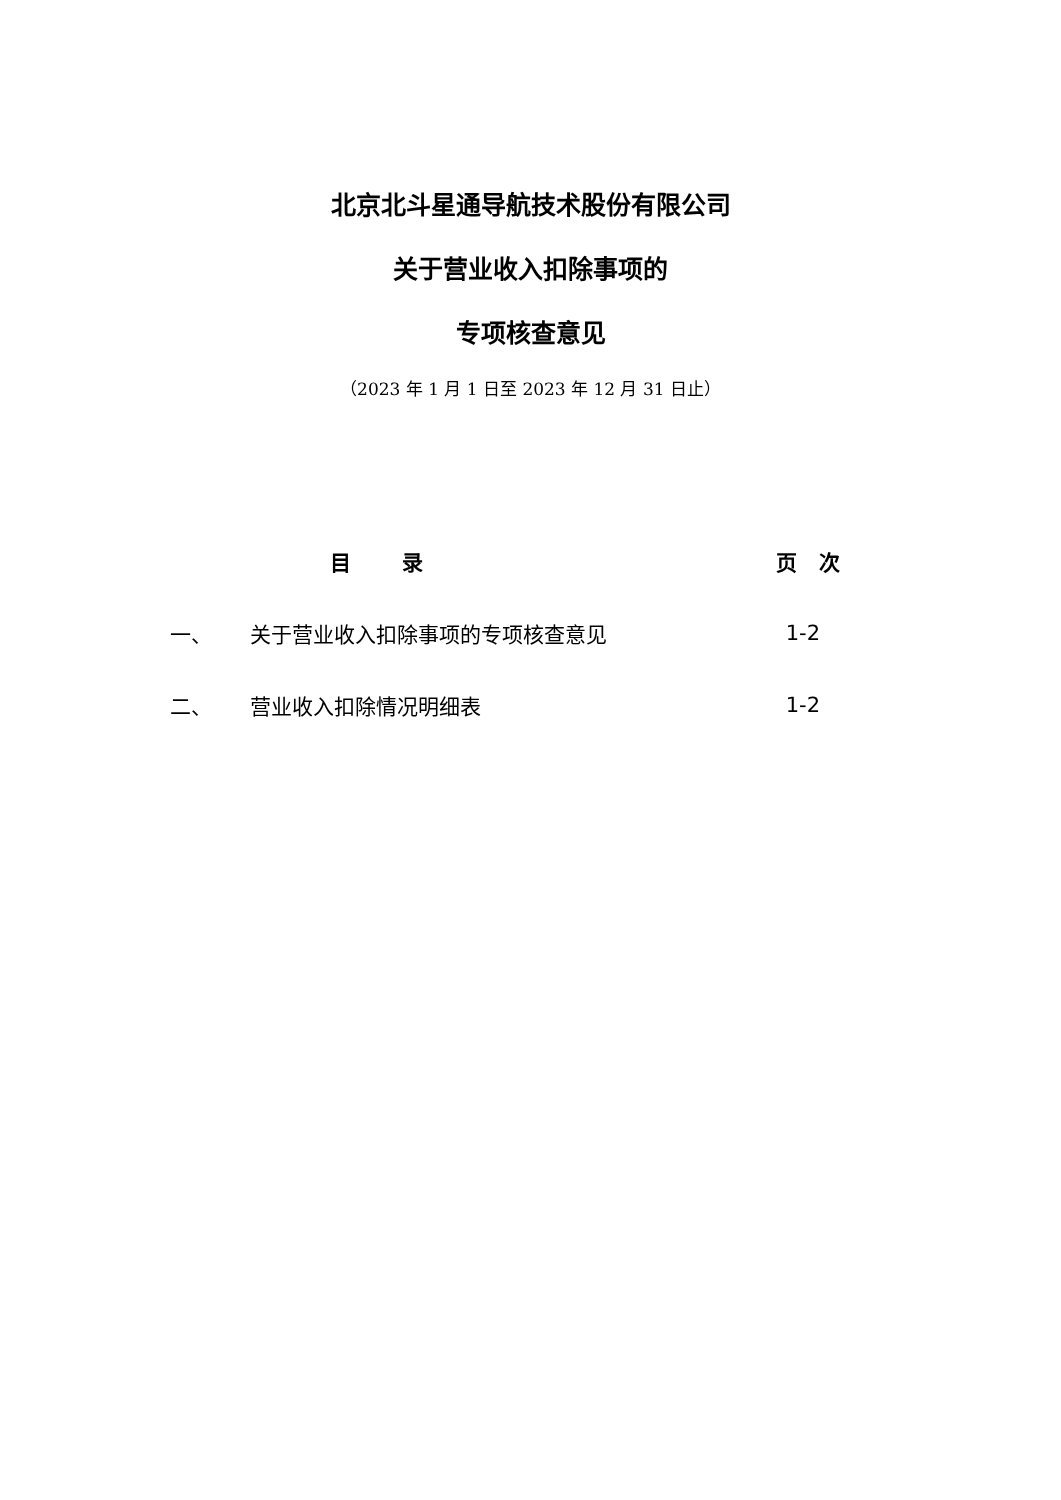北京北斗星通导航技术股份有限公司
关于营业收入扣除事项的
专项核查意见
（2023 年 1 月 1 日至 2023 年 12 月 31 日止）
| | 目 录 | 页 次 |
| --- | --- | --- |
| 一、 | 关于营业收入扣除事项的专项核查意见 | 1-2 |
| 二、 | 营业收入扣除情况明细表 | 1-2 |